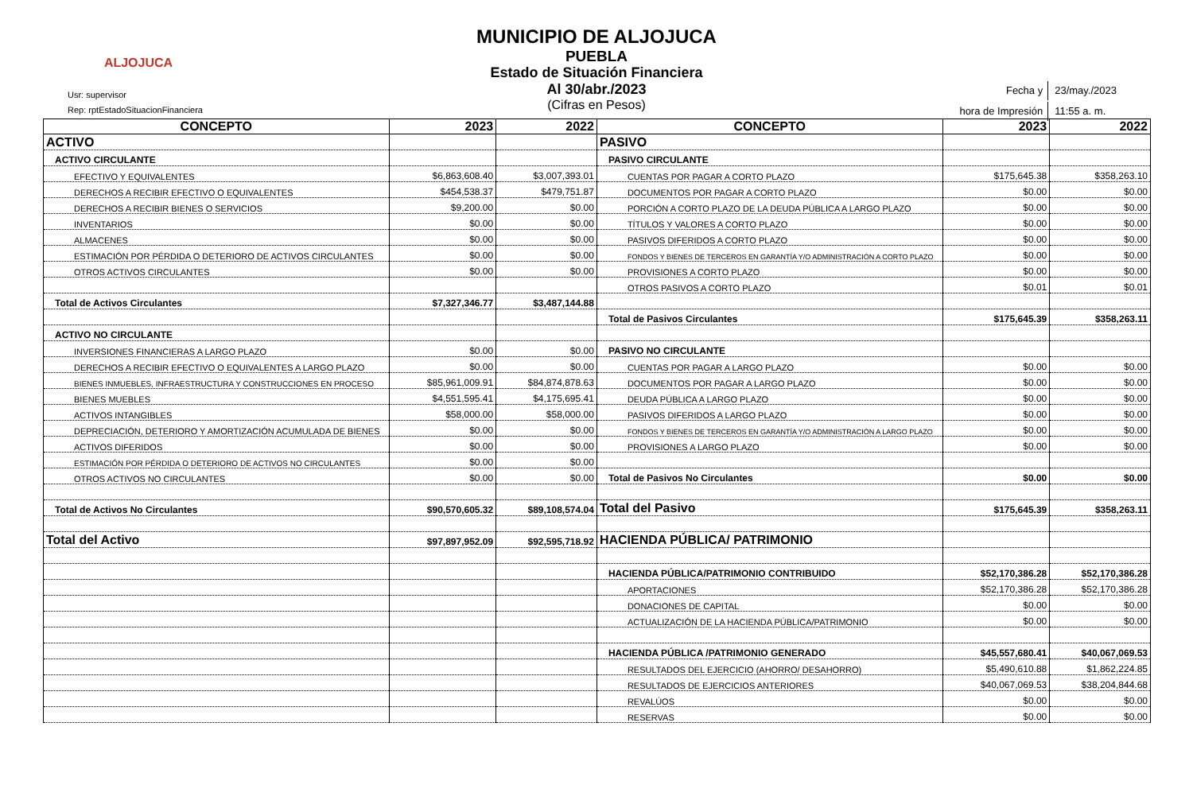ALJOJUCA
MUNICIPIO DE ALJOJUCA
PUEBLA
Estado de Situación Financiera
Al 30/abr./2023
(Cifras en Pesos)
Usr: supervisor
Rep: rptEstadoSituacionFinanciera
| Fecha y | 23/may./2023 |
| hora de Impresión | 11:55 a. m. |
| CONCEPTO | 2023 | 2022 | CONCEPTO | 2023 | 2022 |
| --- | --- | --- | --- | --- | --- |
| ACTIVO | | | PASIVO | | |
| ACTIVO CIRCULANTE | | | PASIVO CIRCULANTE | | |
| EFECTIVO Y EQUIVALENTES | $6,863,608.40 | $3,007,393.01 | CUENTAS POR PAGAR A CORTO PLAZO | $175,645.38 | $358,263.10 |
| DERECHOS A RECIBIR EFECTIVO O EQUIVALENTES | $454,538.37 | $479,751.87 | DOCUMENTOS POR PAGAR A CORTO PLAZO | $0.00 | $0.00 |
| DERECHOS A RECIBIR BIENES O SERVICIOS | $9,200.00 | $0.00 | PORCIÓN A CORTO PLAZO DE LA DEUDA PÚBLICA A LARGO PLAZO | $0.00 | $0.00 |
| INVENTARIOS | $0.00 | $0.00 | TÍTULOS Y VALORES A CORTO PLAZO | $0.00 | $0.00 |
| ALMACENES | $0.00 | $0.00 | PASIVOS DIFERIDOS A CORTO PLAZO | $0.00 | $0.00 |
| ESTIMACIÓN POR PÉRDIDA O DETERIORO DE ACTIVOS CIRCULANTES | $0.00 | $0.00 | FONDOS Y BIENES DE TERCEROS EN GARANTÍA Y/O ADMINISTRACIÓN A CORTO PLAZO | $0.00 | $0.00 |
| OTROS ACTIVOS CIRCULANTES | $0.00 | $0.00 | PROVISIONES A CORTO PLAZO | $0.00 | $0.00 |
| | | | OTROS PASIVOS A CORTO PLAZO | $0.01 | $0.01 |
| Total de Activos Circulantes | $7,327,346.77 | $3,487,144.88 | | | |
| | | | Total de Pasivos Circulantes | $175,645.39 | $358,263.11 |
| ACTIVO NO CIRCULANTE | | | | | |
| INVERSIONES FINANCIERAS A LARGO PLAZO | $0.00 | $0.00 | PASIVO NO CIRCULANTE | | |
| DERECHOS A RECIBIR EFECTIVO O EQUIVALENTES A LARGO PLAZO | $0.00 | $0.00 | CUENTAS POR PAGAR A LARGO PLAZO | $0.00 | $0.00 |
| BIENES INMUEBLES, INFRAESTRUCTURA Y CONSTRUCCIONES EN PROCESO | $85,961,009.91 | $84,874,878.63 | DOCUMENTOS POR PAGAR A LARGO PLAZO | $0.00 | $0.00 |
| BIENES MUEBLES | $4,551,595.41 | $4,175,695.41 | DEUDA PÚBLICA A LARGO PLAZO | $0.00 | $0.00 |
| ACTIVOS INTANGIBLES | $58,000.00 | $58,000.00 | PASIVOS DIFERIDOS A LARGO PLAZO | $0.00 | $0.00 |
| DEPRECIACIÓN, DETERIORO Y AMORTIZACIÓN ACUMULADA DE BIENES | $0.00 | $0.00 | FONDOS Y BIENES DE TERCEROS EN GARANTÍA Y/O ADMINISTRACIÓN A LARGO PLAZO | $0.00 | $0.00 |
| ACTIVOS DIFERIDOS | $0.00 | $0.00 | PROVISIONES A LARGO PLAZO | $0.00 | $0.00 |
| ESTIMACIÓN POR PÉRDIDA O DETERIORO DE ACTIVOS NO CIRCULANTES | $0.00 | $0.00 | | | |
| OTROS ACTIVOS NO CIRCULANTES | $0.00 | $0.00 | Total de Pasivos No Circulantes | $0.00 | $0.00 |
| Total de Activos No Circulantes | $90,570,605.32 | $89,108,574.04 | Total del Pasivo | $175,645.39 | $358,263.11 |
| Total del Activo | $97,897,952.09 | $92,595,718.92 | HACIENDA PÚBLICA/ PATRIMONIO | | |
| | | | HACIENDA PÚBLICA/PATRIMONIO CONTRIBUIDO | $52,170,386.28 | $52,170,386.28 |
| | | | APORTACIONES | $52,170,386.28 | $52,170,386.28 |
| | | | DONACIONES DE CAPITAL | $0.00 | $0.00 |
| | | | ACTUALIZACIÓN DE LA HACIENDA PÚBLICA/PATRIMONIO | $0.00 | $0.00 |
| | | | HACIENDA PÚBLICA /PATRIMONIO GENERADO | $45,557,680.41 | $40,067,069.53 |
| | | | RESULTADOS DEL EJERCICIO (AHORRO/ DESAHORRO) | $5,490,610.88 | $1,862,224.85 |
| | | | RESULTADOS DE EJERCICIOS ANTERIORES | $40,067,069.53 | $38,204,844.68 |
| | | | REVALÚOS | $0.00 | $0.00 |
| | | | RESERVAS | $0.00 | $0.00 |